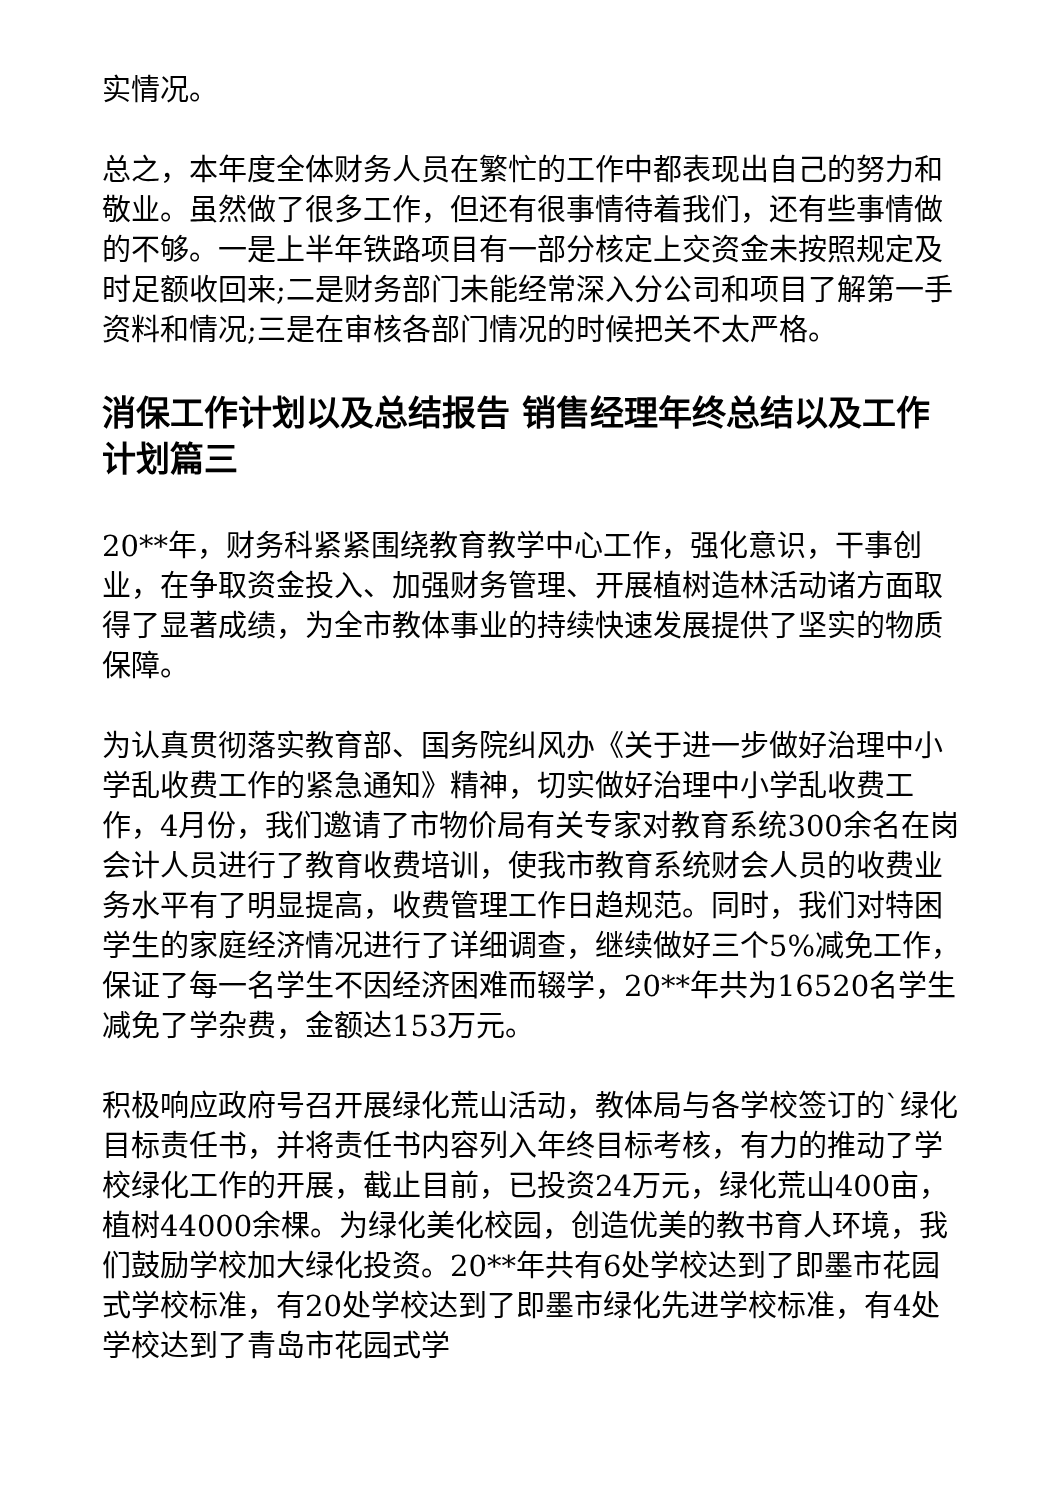实情况。
总之，本年度全体财务人员在繁忙的工作中都表现出自己的努力和敬业。虽然做了很多工作，但还有很事情待着我们，还有些事情做的不够。一是上半年铁路项目有一部分核定上交资金未按照规定及时足额收回来;二是财务部门未能经常深入分公司和项目了解第一手资料和情况;三是在审核各部门情况的时候把关不太严格。
消保工作计划以及总结报告 销售经理年终总结以及工作计划篇三
20**年，财务科紧紧围绕教育教学中心工作，强化意识，干事创业，在争取资金投入、加强财务管理、开展植树造林活动诸方面取得了显著成绩，为全市教体事业的持续快速发展提供了坚实的物质保障。
为认真贯彻落实教育部、国务院纠风办《关于进一步做好治理中小学乱收费工作的紧急通知》精神，切实做好治理中小学乱收费工作，4月份，我们邀请了市物价局有关专家对教育系统300余名在岗会计人员进行了教育收费培训，使我市教育系统财会人员的收费业务水平有了明显提高，收费管理工作日趋规范。同时，我们对特困学生的家庭经济情况进行了详细调查，继续做好三个5%减免工作，保证了每一名学生不因经济困难而辍学，20**年共为16520名学生减免了学杂费，金额达153万元。
积极响应政府号召开展绿化荒山活动，教体局与各学校签订的`绿化目标责任书，并将责任书内容列入年终目标考核，有力的推动了学校绿化工作的开展，截止目前，已投资24万元，绿化荒山400亩，植树44000余棵。为绿化美化校园，创造优美的教书育人环境，我们鼓励学校加大绿化投资。20**年共有6处学校达到了即墨市花园式学校标准，有20处学校达到了即墨市绿化先进学校标准，有4处学校达到了青岛市花园式学